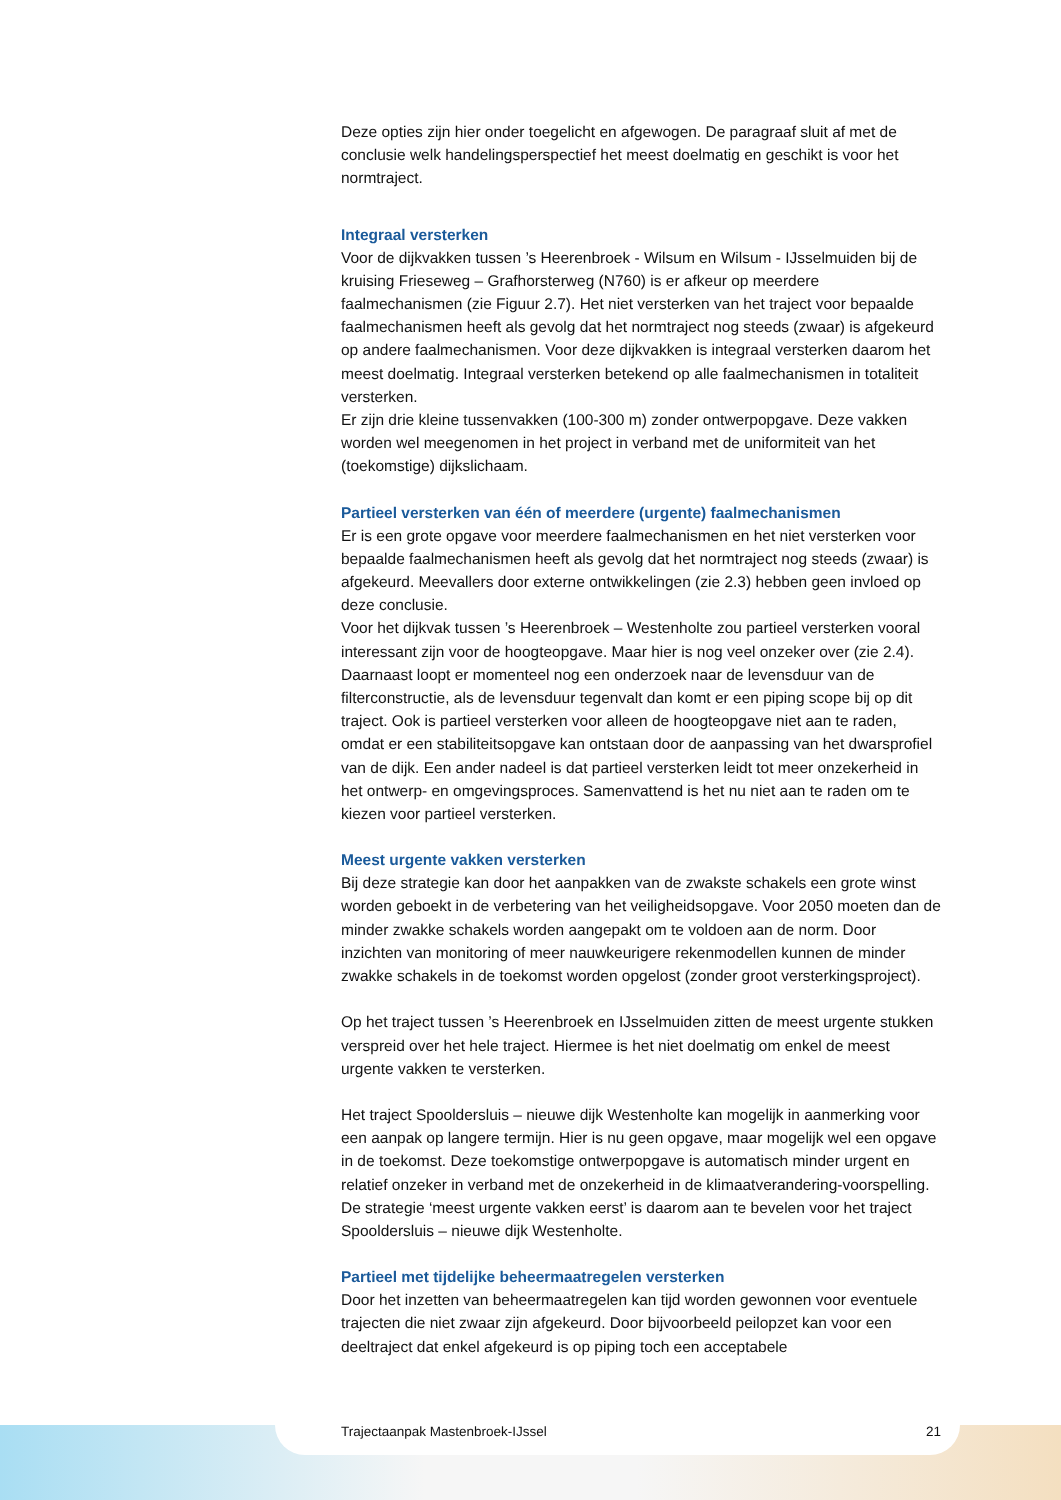Deze opties zijn hier onder toegelicht en afgewogen. De paragraaf sluit af met de conclusie welk handelingsperspectief het meest doelmatig en geschikt is voor het normtraject.
Integraal versterken
Voor de dijkvakken tussen ’s Heerenbroek - Wilsum en Wilsum - IJsselmuiden bij de kruising Frieseweg – Grafhorsterweg (N760) is er afkeur op meerdere faalmechanismen (zie Figuur 2.7). Het niet versterken van het traject voor bepaalde faalmechanismen heeft als gevolg dat het normtraject nog steeds (zwaar) is afgekeurd op andere faalmechanismen. Voor deze dijkvakken is integraal versterken daarom het meest doelmatig. Integraal versterken betekend op alle faalmechanismen in totaliteit versterken.
Er zijn drie kleine tussenvakken (100-300 m) zonder ontwerpopgave. Deze vakken worden wel meegenomen in het project in verband met de uniformiteit van het (toekomstige) dijkslichaam.
Partieel versterken van één of meerdere (urgente) faalmechanismen
Er is een grote opgave voor meerdere faalmechanismen en het niet versterken voor bepaalde faalmechanismen heeft als gevolg dat het normtraject nog steeds (zwaar) is afgekeurd. Meevallers door externe ontwikkelingen (zie 2.3) hebben geen invloed op deze conclusie.
Voor het dijkvak tussen ’s Heerenbroek – Westenholte zou partieel versterken vooral interessant zijn voor de hoogteopgave. Maar hier is nog veel onzeker over (zie 2.4). Daarnaast loopt er momenteel nog een onderzoek naar de levensduur van de filterconstructie, als de levensduur tegenvalt dan komt er een piping scope bij op dit traject. Ook is partieel versterken voor alleen de hoogteopgave niet aan te raden, omdat er een stabiliteitsopgave kan ontstaan door de aanpassing van het dwarsprofiel van de dijk. Een ander nadeel is dat partieel versterken leidt tot meer onzekerheid in het ontwerp- en omgevingsproces. Samenvattend is het nu niet aan te raden om te kiezen voor partieel versterken.
Meest urgente vakken versterken
Bij deze strategie kan door het aanpakken van de zwakste schakels een grote winst worden geboekt in de verbetering van het veiligheidsopgave. Voor 2050 moeten dan de minder zwakke schakels worden aangepakt om te voldoen aan de norm. Door inzichten van monitoring of meer nauwkeurigere rekenmodellen kunnen de minder zwakke schakels in de toekomst worden opgelost (zonder groot versterkingsproject).
Op het traject tussen ’s Heerenbroek en IJsselmuiden zitten de meest urgente stukken verspreid over het hele traject. Hiermee is het niet doelmatig om enkel de meest urgente vakken te versterken.
Het traject Spooldersluis – nieuwe dijk Westenholte kan mogelijk in aanmerking voor een aanpak op langere termijn. Hier is nu geen opgave, maar mogelijk wel een opgave in de toekomst. Deze toekomstige ontwerpopgave is automatisch minder urgent en relatief onzeker in verband met de onzekerheid in de klimaatverandering-voorspelling. De strategie ‘meest urgente vakken eerst’ is daarom aan te bevelen voor het traject Spooldersluis – nieuwe dijk Westenholte.
Partieel met tijdelijke beheermaatregelen versterken
Door het inzetten van beheermaatregelen kan tijd worden gewonnen voor eventuele trajecten die niet zwaar zijn afgekeurd. Door bijvoorbeeld peilopzet kan voor een deeltraject dat enkel afgekeurd is op piping toch een acceptabele
Trajectaanpak Mastenbroek-IJssel 21